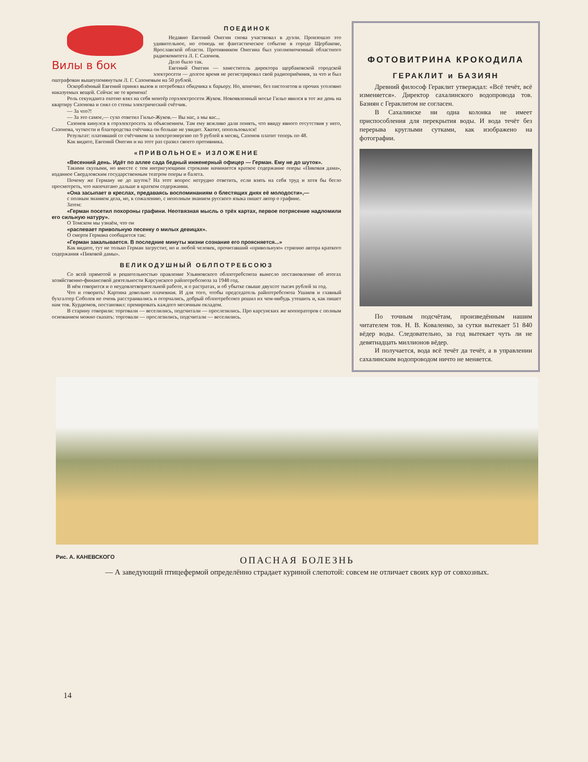Вилы в бок
ПОЕДИНОК
Недавно Евгений Онегин снова участвовал в дуэли. Произошло это удивительное, но отнюдь не фантастическое событие в городе Щербакове, Ярославской области. Противником Онегина был уполномоченный областного радиокомитета Л. Г. Сазонов.
Дело было так.
Евгений Онегин — заместитель директора щербаковской городской электросети — долгое время не регистрировал свой радиоприёмник, за что и был оштрафован вышеупомянутым Л. Г. Сазоновым на 50 рублей.
Оскорблённый Евгений принял вызов и потребовал обидчика к барьеру. Но, конечно, без пистолетов и прочих уголовно наказуемых вещей. Сейчас не те времена!
Роль секунданта охотно взял на себя монтёр горэлектросети Жуков. Новоявленный мосье Гильо явился в тот же день на квартиру Сазонова и снял со стены электрический счётчик.
— За что?!
— За это самое,— сухо ответил Гильо-Жуков.— Вы нас, а мы вас...
Сазонов кинулся в горэлектросеть за объяснением. Там ему вежливо дали понять, что ввиду явного отсутствия у него, Сазонова, чуткости и благородства счётчика он больше не увидит. Хватит, попользовался!
Результат: плативший со счётчиком за электроэнергию по 9 рублей в месяц, Сазонов платит теперь по 48.
Как видите, Евгений Онегин и на этот раз сразил своего противника.
«ПРИВОЛЬНОЕ» ИЗЛОЖЕНИЕ
«Весенний день. Идёт по аллее сада бедный инженерный офицер — Герман. Ему не до шуток».
Такими скупыми, но вместе с тем интригующими строками начинается краткое содержание оперы «Пиковая дама», изданное Свердловским государственным театром оперы и балета.
Почему же Герману не до шуток? На этот вопрос нетрудно ответить, если взять на себя труд и хотя бы бегло просмотреть, что напечатано дальше в кратком содержании.
«Она засыпает в креслах, предаваясь воспоминаниям о блестящих днях её молодости»,—
с полным знанием дела, но, к сожалению, с неполным знанием русского языка пишет автор о графине.
Затем:
«Герман посетил похороны графини. Неотвязная мысль о трёх картах, первое потрясение надломили его сильную натуру».
О Томском мы узнаём, что он
«распевает привольную песенку о милых девицах».
О смерти Германа сообщается так:
«Герман закалывается. В последние минуты жизни сознание его проясняется...»
Как видите, тут не только Герман загрустит, но и любой человек, прочитавший «привольную» стряпню автора краткого содержания «Пиковой дамы».
ВЕЛИКОДУШНЫЙ ОБЛПОТРЕБСОЮЗ
Со всей прямотой и решительностью правление Ульяновского облпотребсоюза вынесло постановление об итогах хозяйственно-финансовой деятельности Карсунского райпотребсоюза за 1948 год.
В нём говорится и о неудовлетворительной работе, и о растратах, и об убытке свыше двухсот тысяч рублей за год.
Что и говорить! Картина довольно плачевная. И для того, чтобы председатель райпотребсоюза Ушаков и главный бухгалтер Соболев не очень расстраивались и огорчались, добрый облпотребсоюз решил их чем-нибудь утешить и, как пишет нам тов. Курдюмов, постановил: премировать каждого месячным окладом.
В старину говорили: торговали — веселились, подсчитали — прослезились. Про карсунских же кооператоров с полным основанием можно сказать: торговали — прослезились, подсчитали — веселились.
ФОТОВИТРИНА КРОКОДИЛА
ГЕРАКЛИТ и БАЗИЯН
Древний философ Гераклит утверждал: «Всё течёт, всё изменяется». Директор сахалинского водопровода тов. Базиян с Гераклитом не согласен.
В Сахалинске ни одна колонка не имеет приспособления для перекрытия воды. И вода течёт без перерыва круглыми сутками, как изображено на фотографии.
По точным подсчётам, произведённым нашим читателем тов. Н. В. Коваленко, за сутки вытекает 51 840 вёдер воды. Следовательно, за год вытекает чуть ли не девятнадцать миллионов вёдер.
И получается, вода всё течёт да течёт, а в управлении сахалинским водопроводом ничто не меняется.
Рис. А. КАНЕВСКОГО
ОПАСНАЯ БОЛЕЗНЬ
— А заведующий птицефермой определённо страдает куриной слепотой: совсем не отличает своих кур от совхозных.
14